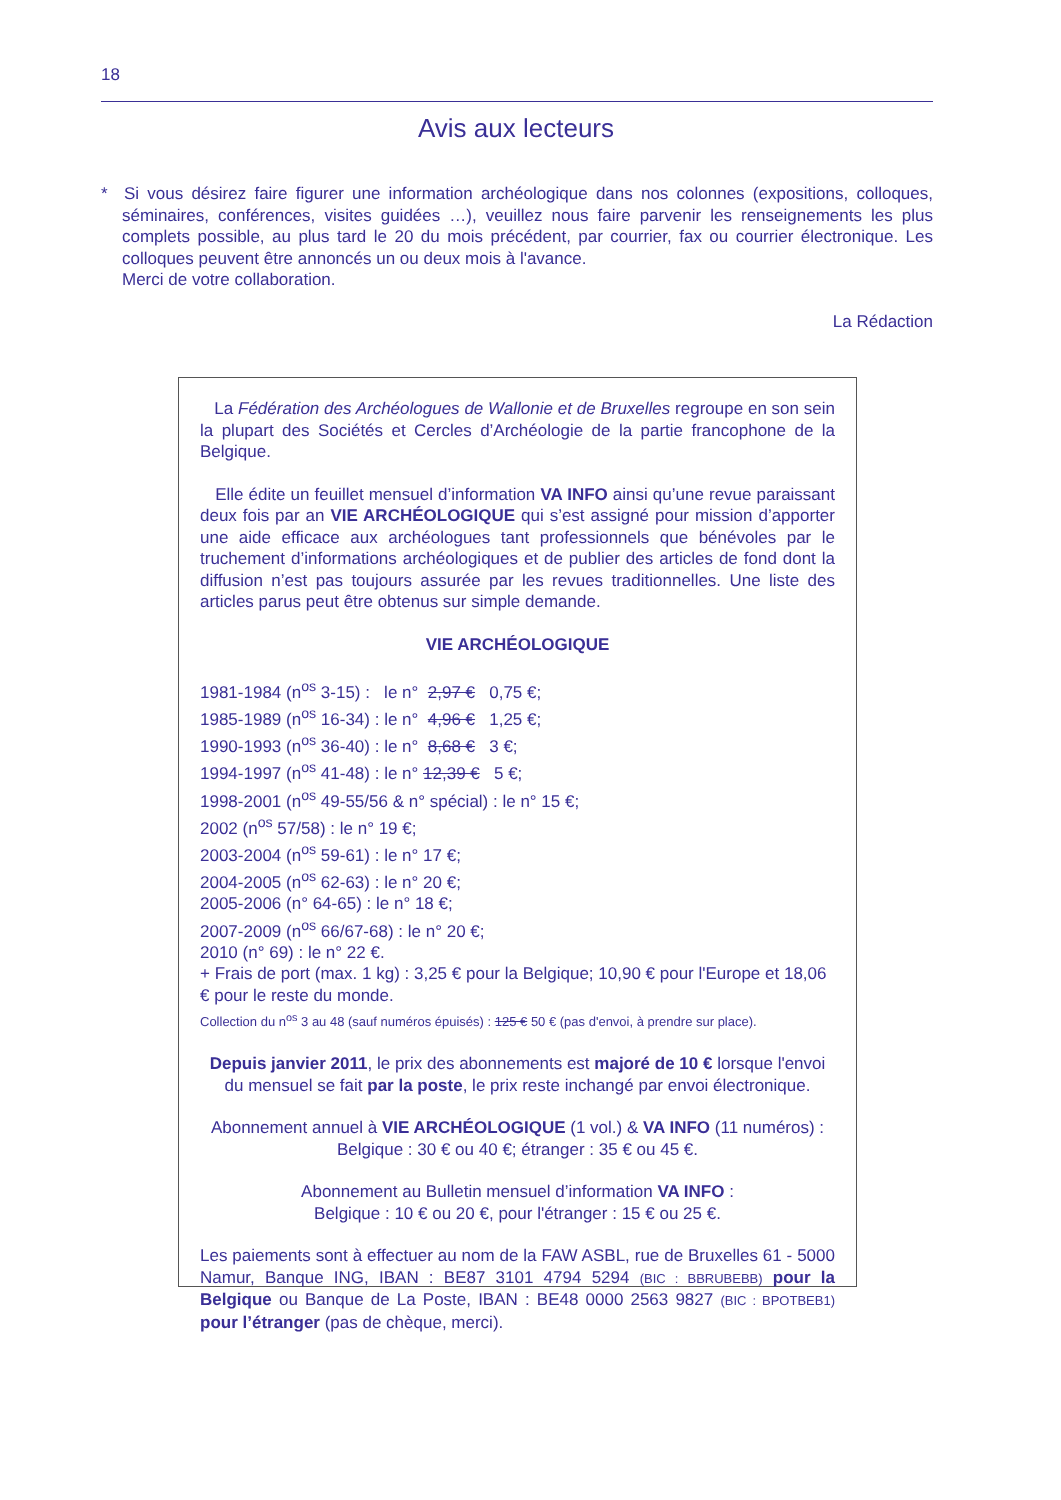18
Avis aux lecteurs
* Si vous désirez faire figurer une information archéologique dans nos colonnes (expositions, colloques, séminaires, conférences, visites guidées …), veuillez nous faire parvenir les renseignements les plus complets possible, au plus tard le 20 du mois précédent, par courrier, fax ou courrier électronique. Les colloques peuvent être annoncés un ou deux mois à l'avance.
Merci de votre collaboration.
La Rédaction
La Fédération des Archéologues de Wallonie et de Bruxelles regroupe en son sein la plupart des Sociétés et Cercles d’Archéologie de la partie francophone de la Belgique.
Elle édite un feuillet mensuel d’information VA INFO ainsi qu’une revue paraissant deux fois par an VIE ARCHÉOLOGIQUE qui s’est assigné pour mission d’apporter une aide efficace aux archéologues tant professionnels que bénévoles par le truchement d’informations archéologiques et de publier des articles de fond dont la diffusion n’est pas toujours assurée par les revues traditionnelles. Une liste des articles parus peut être obtenus sur simple demande.
VIE ARCHÉOLOGIQUE
1981-1984 (n<sup>os</sup> 3-15) : le n° 2,97 € 0,75 €;
1985-1989 (n<sup>os</sup> 16-34) : le n° 4,96 € 1,25 €;
1990-1993 (n<sup>os</sup> 36-40) : le n° 8,68 € 3 €;
1994-1997 (n<sup>os</sup> 41-48) : le n° 12,39 € 5 €;
1998-2001 (n<sup>os</sup> 49-55/56 & n° spécial) : le n° 15 €;
2002 (n<sup>os</sup> 57/58) : le n° 19 €;
2003-2004 (n<sup>os</sup> 59-61) : le n° 17 €;
2004-2005 (n<sup>os</sup> 62-63) : le n° 20 €;
2005-2006 (n° 64-65) : le n° 18 €;
2007-2009 (n<sup>os</sup> 66/67-68) : le n° 20 €;
2010 (n° 69) : le n° 22 €.
+ Frais de port (max. 1 kg) : 3,25 € pour la Belgique; 10,90 € pour l'Europe et 18,06 € pour le reste du monde.
Collection du n<sup>os</sup> 3 au 48 (sauf numéros épuisés) : 125 € 50 € (pas d'envoi, à prendre sur place).
Depuis janvier 2011, le prix des abonnements est majoré de 10 € lorsque l'envoi du mensuel se fait par la poste, le prix reste inchangé par envoi électronique.
Abonnement annuel à VIE ARCHÉOLOGIQUE (1 vol.) & VA INFO (11 numéros) :
Belgique : 30 € ou 40 €; étranger : 35 € ou 45 €.
Abonnement au Bulletin mensuel d’information VA INFO :
Belgique : 10 € ou 20 €, pour l'étranger : 15 € ou 25 €.
Les paiements sont à effectuer au nom de la FAW ASBL, rue de Bruxelles 61 - 5000 Namur, Banque ING, IBAN : BE87 3101 4794 5294 (BIC : BBRUBEBB) pour la Belgique ou Banque de La Poste, IBAN : BE48 0000 2563 9827 (BIC : BPOTBEB1) pour l’étranger (pas de chèque, merci).